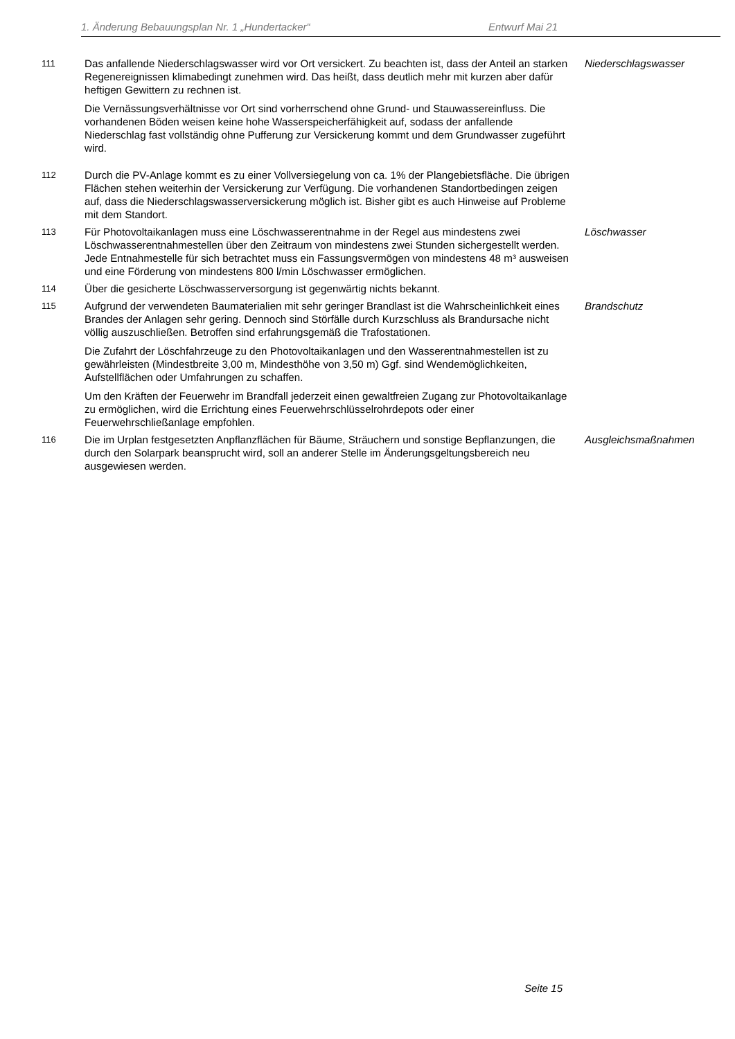1. Änderung Bebauungsplan Nr. 1 „Hundertacker“Entwurf Mai 21
111
Das anfallende Niederschlagswasser wird vor Ort versickert. Zu beachten ist, dass der Anteil an starken Regenereignissen klimabedingt zunehmen wird. Das heißt, dass deutlich mehr mit kurzen aber dafür heftigen Gewittern zu rechnen ist.
Die Vernässungsverhältnisse vor Ort sind vorherrschend ohne Grund- und Stauwassereinfluss. Die vorhandenen Böden weisen keine hohe Wasserspeicherfähigkeit auf, sodass der anfallende Niederschlag fast vollständig ohne Pufferung zur Versickerung kommt und dem Grundwasser zugeführt wird.
Niederschlagswasser
112
Durch die PV-Anlage kommt es zu einer Vollversiegelung von ca. 1% der Plangebietsfläche. Die übrigen Flächen stehen weiterhin der Versickerung zur Verfügung. Die vorhandenen Standortbedingen zeigen auf, dass die Niederschlagswasserversickerung möglich ist. Bisher gibt es auch Hinweise auf Probleme mit dem Standort.
113
Für Photovoltaikanlagen muss eine Löschwasserentnahme in der Regel aus mindestens zwei Löschwasserentnahmestellen über den Zeitraum von mindestens zwei Stunden sichergestellt werden. Jede Entnahmestelle für sich betrachtet muss ein Fassungsvermögen von mindestens 48 m³ ausweisen und eine Förderung von mindestens 800 l/min Löschwasser ermöglichen.
Löschwasser
114
Über die gesicherte Löschwasserversorgung ist gegenwärtig nichts bekannt.
115
Aufgrund der verwendeten Baumaterialien mit sehr geringer Brandlast ist die Wahrscheinlichkeit eines Brandes der Anlagen sehr gering. Dennoch sind Störfälle durch Kurzschluss als Brandursache nicht völlig auszuschließen. Betroffen sind erfahrungsgemäß die Trafostationen.
Die Zufahrt der Löschfahrzeuge zu den Photovoltaikanlagen und den Wasserentnahmestellen ist zu gewährleisten (Mindestbreite 3,00 m, Mindesthöhe von 3,50 m) Ggf. sind Wendemöglichkeiten, Aufstellflächen oder Umfahrungen zu schaffen.
Um den Kräften der Feuerwehr im Brandfall jederzeit einen gewaltfreien Zugang zur Photovoltaikanlage zu ermöglichen, wird die Errichtung eines Feuerwehrschlüsselrohrdepots oder einer Feuerwehrschließanlage empfohlen.
Brandschutz
116
Die im Urplan festgesetzten Anpflanzflächen für Bäume, Sträuchern und sonstige Bepflanzungen, die durch den Solarpark beansprucht wird, soll an anderer Stelle im Änderungsgeltungsbereich neu ausgewiesen werden.
Ausgleichsmaßnahmen
Seite 15